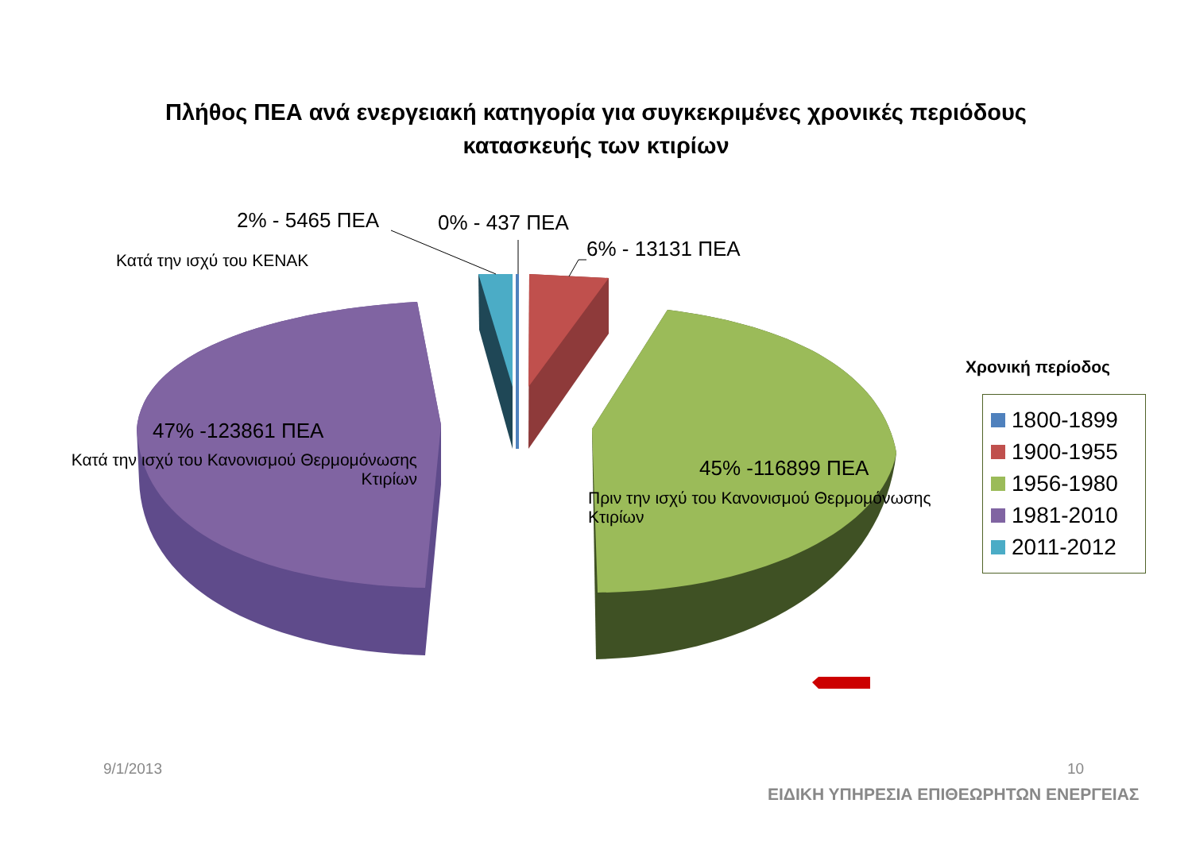Πλήθος ΠΕΑ ανά ενεργειακή κατηγορία για συγκεκριμένες χρονικές περιόδους
κατασκευής των κτιρίων
2% - 5465 ΠΕΑ 0% - 437 ΠΕΑ
6% - 13131 ΠΕΑ
Κατά την ισχύ του ΚΕΝΑΚ
47% -123861 ΠΕΑ
Κατά την ισχύ του Κανονισμού Θερμομόνωσης Κτιρίων
45% -116899 ΠΕΑ
Πριν την ισχύ του Κανονισμού Θερμομόνωσης Κτιρίων
Χρονική περίοδος
1800-1899
1900-1955
1956-1980
1981-2010
2011-2012
9/1/2013 10
ΕΙΔΙΚΗ ΥΠΗΡΕΣΙΑ ΕΠΙΘΕΩΡΗΤΩΝ ΕΝΕΡΓΕΙΑΣ